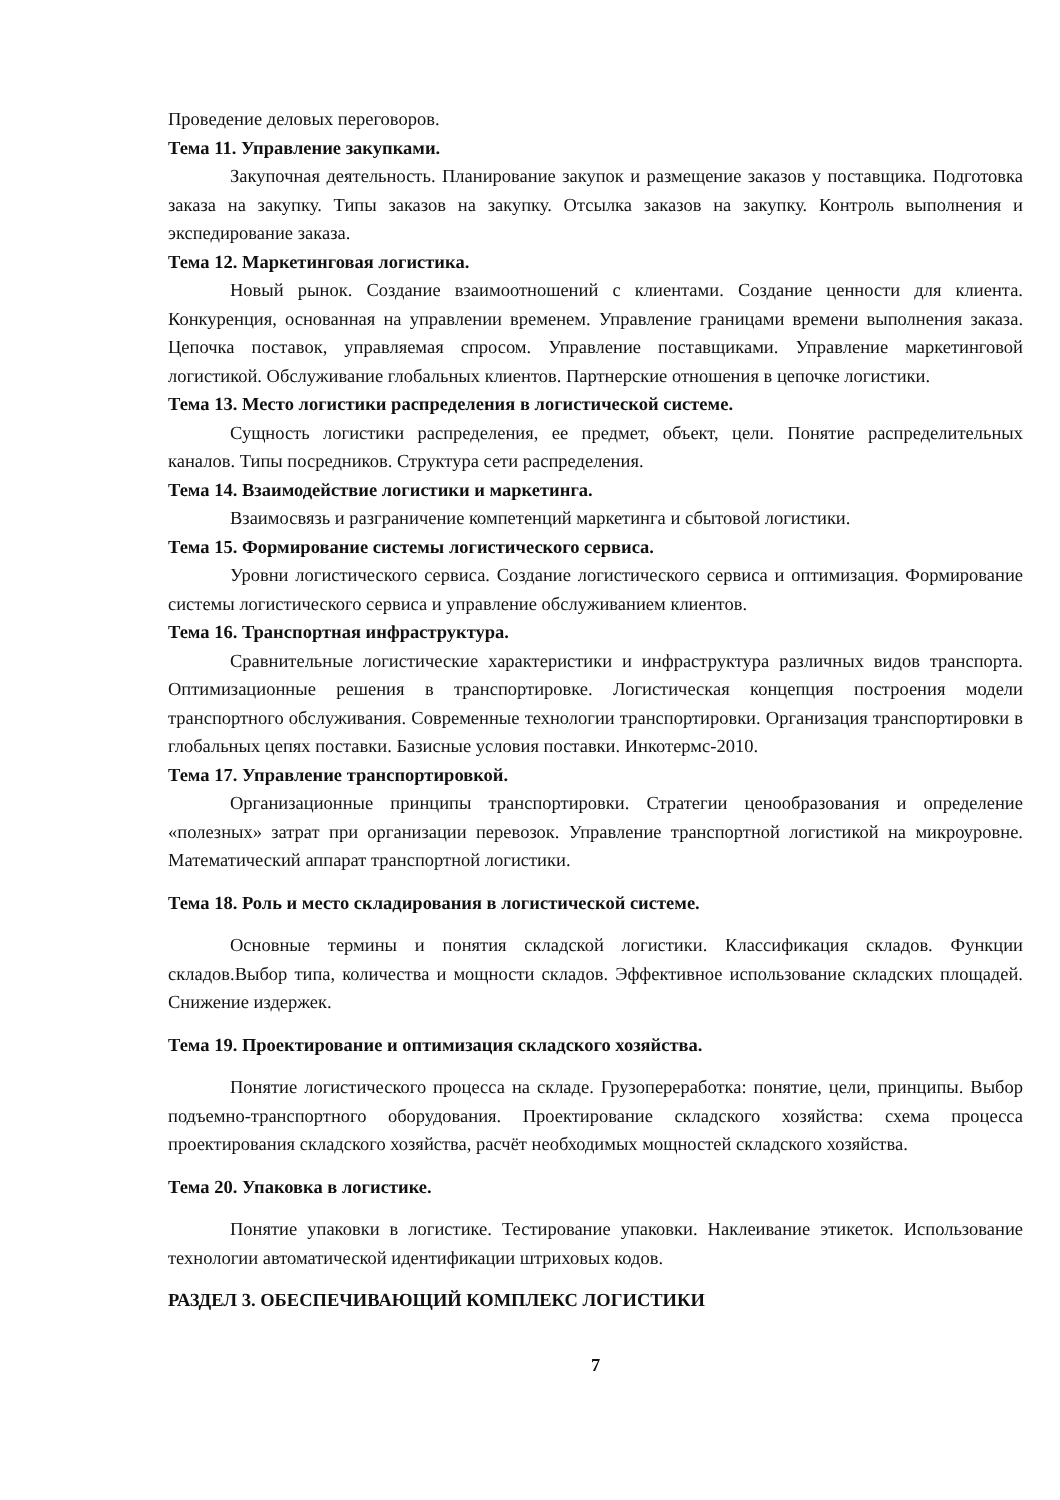Проведение деловых переговоров.
Тема 11. Управление закупками.
Закупочная деятельность. Планирование закупок и размещение заказов у поставщика. Подготовка заказа на закупку. Типы заказов на закупку. Отсылка заказов на закупку. Контроль выполнения и экспедирование заказа.
Тема 12. Маркетинговая логистика.
Новый рынок. Создание взаимоотношений с клиентами. Создание ценности для клиента. Конкуренция, основанная на управлении временем. Управление границами времени выполнения заказа. Цепочка поставок, управляемая спросом. Управление поставщиками. Управление маркетинговой логистикой. Обслуживание глобальных клиентов. Партнерские отношения в цепочке логистики.
Тема 13. Место логистики распределения в логистической системе.
Сущность логистики распределения, ее предмет, объект, цели. Понятие распределительных каналов. Типы посредников. Структура сети распределения.
Тема 14. Взаимодействие логистики и маркетинга.
Взаимосвязь и разграничение компетенций маркетинга и сбытовой логистики.
Тема 15. Формирование системы логистического сервиса.
Уровни логистического сервиса. Создание логистического сервиса и оптимизация. Формирование системы логистического сервиса и управление обслуживанием клиентов.
Тема 16. Транспортная инфраструктура.
Сравнительные логистические характеристики и инфраструктура различных видов транспорта. Оптимизационные решения в транспортировке. Логистическая концепция построения модели транспортного обслуживания. Современные технологии транспортировки. Организация транспортировки в глобальных цепях поставки. Базисные условия поставки. Инкотермс-2010.
Тема 17. Управление транспортировкой.
Организационные принципы транспортировки. Стратегии ценообразования и определение «полезных» затрат при организации перевозок. Управление транспортной логистикой на микроуровне. Математический аппарат транспортной логистики.
Тема 18. Роль и место складирования в логистической системе.
Основные термины и понятия складской логистики. Классификация складов. Функции складов.Выбор типа, количества и мощности складов. Эффективное использование складских площадей. Снижение издержек.
Тема 19. Проектирование и оптимизация складского хозяйства.
Понятие логистического процесса на складе. Грузопереработка: понятие, цели, принципы. Выбор подъемно-транспортного оборудования. Проектирование складского хозяйства: схема процесса проектирования складского хозяйства, расчёт необходимых мощностей складского хозяйства.
Тема 20. Упаковка в логистике.
Понятие упаковки в логистике. Тестирование упаковки. Наклеивание этикеток. Использование технологии автоматической идентификации штриховых кодов.
РАЗДЕЛ 3. ОБЕСПЕЧИВАЮЩИЙ КОМПЛЕКС ЛОГИСТИКИ
7